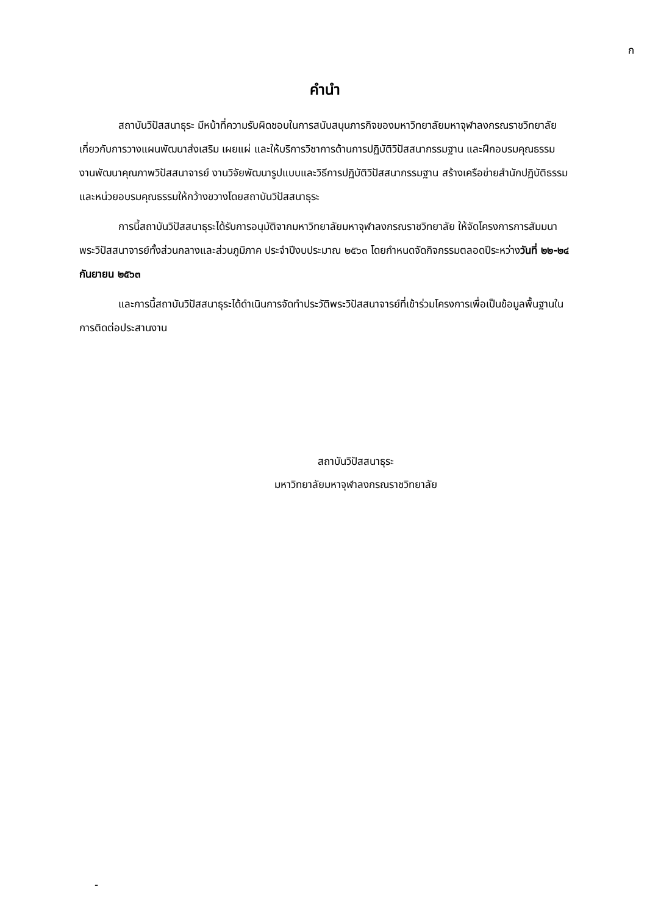ก
คำนำ
สถาบันวิปัสสนาธุระ มีหน้าที่ความรับผิดชอบในการสนับสนุนภารกิจของมหาวิทยาลัยมหาจุฬาลงกรณราชวิทยาลัย เกี่ยวกับการวางแผนพัฒนาส่งเสริม เผยแผ่ และให้บริการวิชาการด้านการปฏิบัติวิปัสสนากรรมฐาน และฝึกอบรมคุณธรรม งานพัฒนาคุณภาพวิปัสสนาจารย์ งานวิจัยพัฒนารูปแบบและวิธีการปฏิบัติวิปัสสนากรรมฐาน สร้างเครือข่ายสำนักปฏิบัติธรรมและหน่วยอบรมคุณธรรมให้กว้างขวางโดยสถาบันวิปัสสนาธุระ
การนี้สถาบันวิปัสสนาธุระได้รับการอนุมัติจากมหาวิทยาลัยมหาจุฬาลงกรณราชวิทยาลัย ให้จัดโครงการการสัมมนาพระวิปัสสนาจารย์ทั้งส่วนกลางและส่วนภูมิภาค ประจำปีงบประมาณ ๒๕๖๓ โดยกำหนดจัดกิจกรรมตลอดปีระหว่างวันที่ ๒๒-๒๔ กันยายน ๒๕๖๓
และการนี้สถาบันวิปัสสนาธุระได้ดำเนินการจัดทำประวัติพระวิปัสสนาจารย์ที่เข้าร่วมโครงการเพื่อเป็นข้อมูลพื้นฐานในการติดต่อประสานงาน
สถาบันวิปัสสนาธุระ
มหาวิทยาลัยมหาจุฬาลงกรณราชวิทยาลัย
-